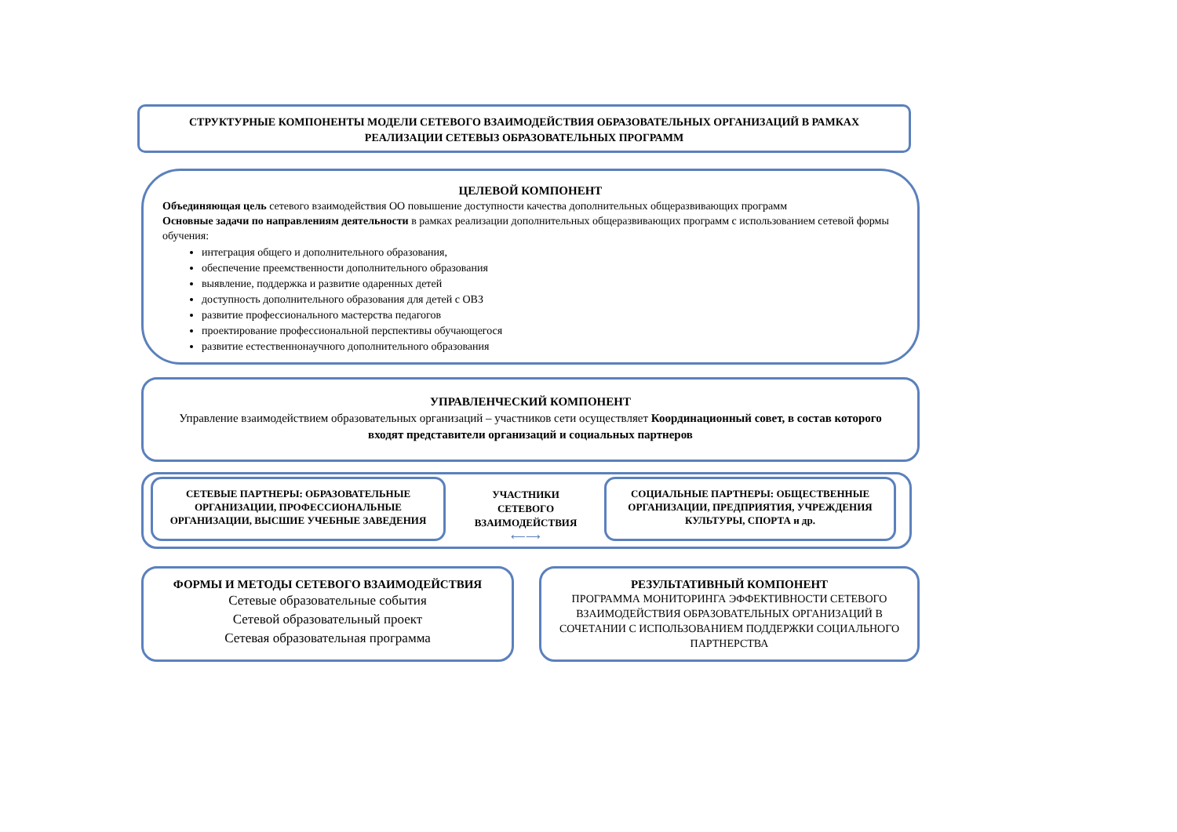СТРУКТУРНЫЕ КОМПОНЕНТЫ МОДЕЛИ СЕТЕВОГО ВЗАИМОДЕЙСТВИЯ ОБРАЗОВАТЕЛЬНЫХ ОРГАНИЗАЦИЙ В РАМКАХ РЕАЛИЗАЦИИ СЕТЕВЫЗ ОБРАЗОВАТЕЛЬНЫХ ПРОГРАММ
ЦЕЛЕВОЙ КОМПОНЕНТ
Объединяющая цель сетевого взаимодействия ОО повышение доступности качества дополнительных общеразвивающих программ
Основные задачи по направлениям деятельности в рамках реализации дополнительных общеразвивающих программ с использованием сетевой формы обучения:
интеграция общего и дополнительного образования,
обеспечение преемственности дополнительного образования
выявление, поддержка и развитие одаренных детей
доступность дополнительного образования для детей с ОВЗ
развитие профессионального мастерства педагогов
проектирование профессиональной перспективы обучающегося
развитие естественнонаучного дополнительного образования
УПРАВЛЕНЧЕСКИЙ КОМПОНЕНТ
Управление взаимодействием образовательных организаций – участников сети осуществляет Координационный совет, в состав которого входят представители организаций и социальных партнеров
СЕТЕВЫЕ ПАРТНЕРЫ: ОБРАЗОВАТЕЛЬНЫЕ ОРГАНИЗАЦИИ, ПРОФЕССИОНАЛЬНЫЕ ОРГАНИЗАЦИИ, ВЫСШИЕ УЧЕБНЫЕ ЗАВЕДЕНИЯ
УЧАСТНИКИ СЕТЕВОГО ВЗАИМОДЕЙСТВИЯ
⟵⟶
СОЦИАЛЬНЫЕ ПАРТНЕРЫ: ОБЩЕСТВЕННЫЕ ОРГАНИЗАЦИИ, ПРЕДПРИЯТИЯ, УЧРЕЖДЕНИЯ КУЛЬТУРЫ, СПОРТА и др.
ФОРМЫ И МЕТОДЫ СЕТЕВОГО ВЗАИМОДЕЙСТВИЯ
Сетевые образовательные события
Сетевой образовательный проект
Сетевая образовательная программа
РЕЗУЛЬТАТИВНЫЙ КОМПОНЕНТ
ПРОГРАММА МОНИТОРИНГА ЭФФЕКТИВНОСТИ СЕТЕВОГО ВЗАИМОДЕЙСТВИЯ ОБРАЗОВАТЕЛЬНЫХ ОРГАНИЗАЦИЙ В СОЧЕТАНИИ С ИСПОЛЬЗОВАНИЕМ ПОДДЕРЖКИ СОЦИАЛЬНОГО ПАРТНЕРСТВА